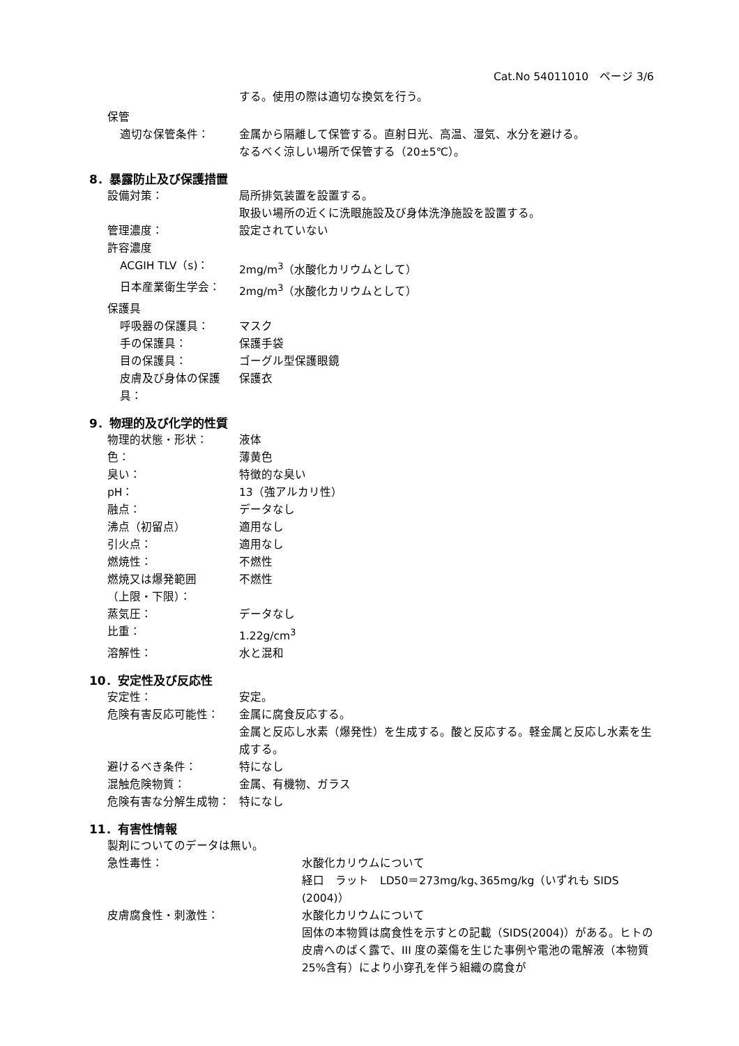Cat.No 54011010　ページ 3/6
する。使用の際は適切な換気を行う。
保管
適切な保管条件： 金属から隔離して保管する。直射日光、高温、湿気、水分を避ける。
なるべく涼しい場所で保管する（20±5℃）。
8．暴露防止及び保護措置
設備対策： 局所排気装置を設置する。
取扱い場所の近くに洗眼施設及び身体洗浄施設を設置する。
管理濃度： 設定されていない
許容濃度
ACGIH TLV（s)： 2mg/m<sup>3</sup>（水酸化カリウムとして）
日本産業衛生学会： 2mg/m<sup>3</sup>（水酸化カリウムとして）
保護具
呼吸器の保護具： マスク
手の保護具： 保護手袋
目の保護具： ゴーグル型保護眼鏡
皮膚及び身体の保護具： 保護衣
9．物理的及び化学的性質
物理的状態・形状： 液体
色： 薄黄色
臭い： 特徴的な臭い
pH： 13（強アルカリ性）
融点： データなし
沸点（初留点） 適用なし
引火点： 適用なし
燃焼性： 不燃性
燃焼又は爆発範囲
（上限・下限）：
不燃性
蒸気圧： データなし
比重： 1.22g/cm<sup>3</sup>
溶解性： 水と混和
10．安定性及び反応性
安定性： 安定。
危険有害反応可能性： 金属に腐食反応する。
金属と反応し水素（爆発性）を生成する。酸と反応する。軽金属と反応し水素を生成する。
避けるべき条件： 特になし
混触危険物質： 金属、有機物、ガラス
危険有害な分解生成物： 特になし
11．有害性情報
製剤についてのデータは無い。
急性毒性： 水酸化カリウムについて
経口　ラット　LD50＝273mg/kg､365mg/kg（いずれも SIDS (2004)）
皮膚腐食性・刺激性： 水酸化カリウムについて
固体の本物質は腐食性を示すとの記載（SIDS(2004)）がある。ヒトの皮膚へのばく露で、III 度の薬傷を生じた事例や電池の電解液（本物質 25%含有）により小穿孔を伴う組織の腐食が